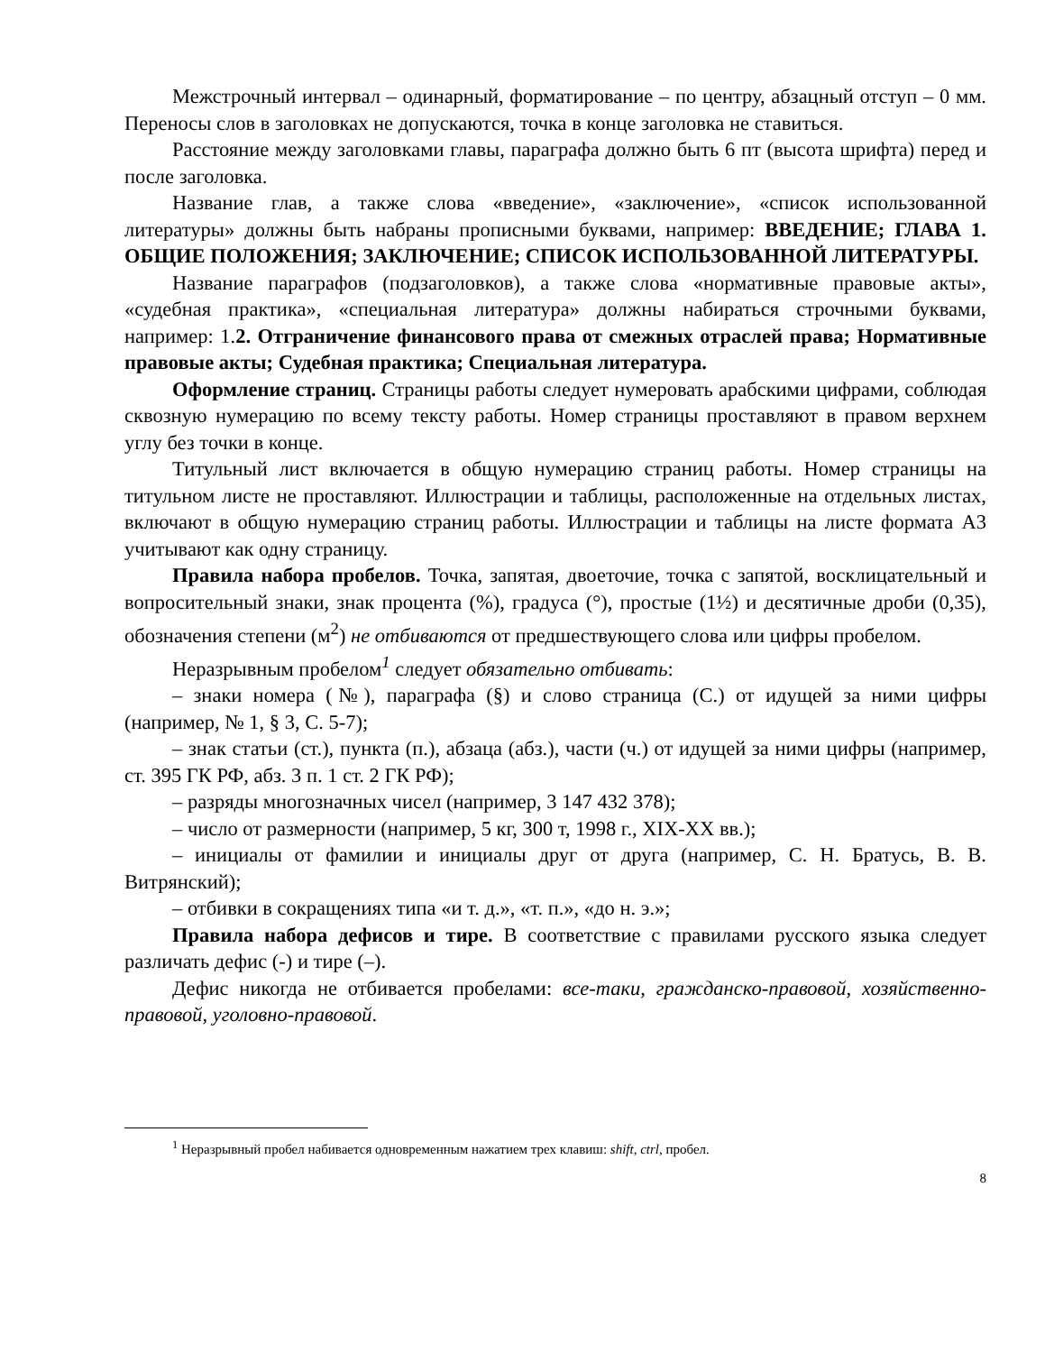Межстрочный интервал – одинарный, форматирование – по центру, абзацный отступ – 0 мм. Переносы слов в заголовках не допускаются, точка в конце заголовка не ставиться.
Расстояние между заголовками главы, параграфа должно быть 6 пт (высота шрифта) перед и после заголовка.
Название глав, а также слова «введение», «заключение», «список использованной литературы» должны быть набраны прописными буквами, например: ВВЕДЕНИЕ; ГЛАВА 1. ОБЩИЕ ПОЛОЖЕНИЯ; ЗАКЛЮЧЕНИЕ; СПИСОК ИСПОЛЬЗОВАННОЙ ЛИТЕРАТУРЫ.
Название параграфов (подзаголовков), а также слова «нормативные правовые акты», «судебная практика», «специальная литература» должны набираться строчными буквами, например: 1.2. Отграничение финансового права от смежных отраслей права; Нормативные правовые акты; Судебная практика; Специальная литература.
Оформление страниц. Страницы работы следует нумеровать арабскими цифрами, соблюдая сквозную нумерацию по всему тексту работы. Номер страницы проставляют в правом верхнем углу без точки в конце.
Титульный лист включается в общую нумерацию страниц работы. Номер страницы на титульном листе не проставляют. Иллюстрации и таблицы, расположенные на отдельных листах, включают в общую нумерацию страниц работы. Иллюстрации и таблицы на листе формата А3 учитывают как одну страницу.
Правила набора пробелов. Точка, запятая, двоеточие, точка с запятой, восклицательный и вопросительный знаки, знак процента (%), градуса (°), простые (1½) и десятичные дроби (0,35), обозначения степени (м<sup>2</sup>) не отбиваются от предшествующего слова или цифры пробелом.
Неразрывным пробелом<sup>1</sup> следует обязательно отбивать:
– знаки номера (№), параграфа (§) и слово страница (С.) от идущей за ними цифры (например, № 1, § 3, С. 5-7);
– знак статьи (ст.), пункта (п.), абзаца (абз.), части (ч.) от идущей за ними цифры (например, ст. 395 ГК РФ, абз. 3 п. 1 ст. 2 ГК РФ);
– разряды многозначных чисел (например, 3 147 432 378);
– число от размерности (например, 5 кг, 300 т, 1998 г., XIX-XX вв.);
– инициалы от фамилии и инициалы друг от друга (например, С. Н. Братусь, В. В. Витрянский);
– отбивки в сокращениях типа «и т. д.», «т. п.», «до н. э.»;
Правила набора дефисов и тире. В соответствие с правилами русского языка следует различать дефис (-) и тире (–).
Дефис никогда не отбивается пробелами: все-таки, гражданско-правовой, хозяйственно-правовой, уголовно-правовой.
<sup>1</sup> Неразрывный пробел набивается одновременным нажатием трех клавиш: shift, ctrl, пробел.
8